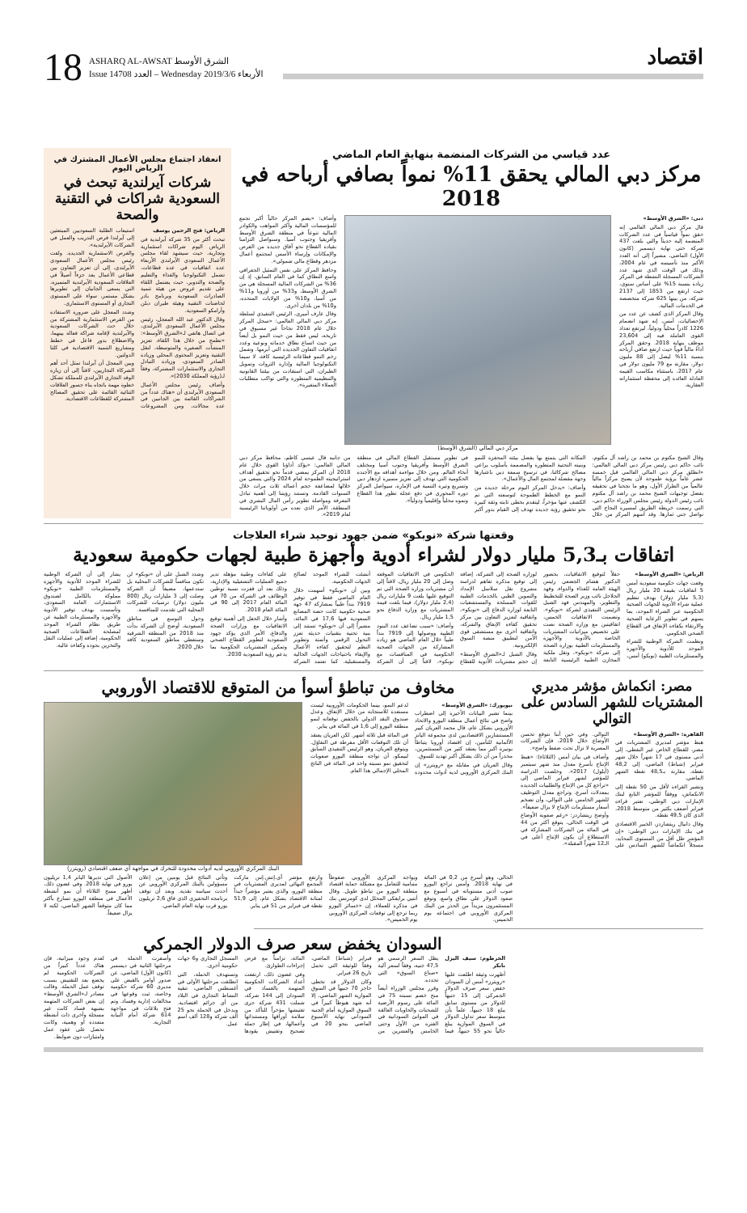اقتصاد
18
ASHARQ AL-AWSAT الشرق الأوسط
Issue 14708 العدد – Wednesday 2019/3/6 الأربعاء
عدد قياسي من الشركات المنضمة بنهاية العام الماضي
مركز دبي المالي يحقق 11% نمواً بصافي أرباحه في 2018
دبي: «الشرق الأوسط»
قال مركز دبي المالي العالمي إنه حقق نمواً قياسياً في عدد الشركات المنضمة إليه حديثاً والتي بلغت 437 شركة حتى نهاية ديسمبر (كانون الأول) الماضي، مشيراً إلى أنه العدد الأكبر منذ تأسيسه في عام 2004، وذلك في الوقت الذي شهد عدد الشركات المسجلة النشطة في المركز زيادة بنسبة 15% على أساس سنوي، حيث ارتفع من 1853 إلى 2137 شركة، من بينها 625 شركة متخصصة في الخدمات المالية.
وقال المركز الذي كشف عن عدد من الإحصائيات، أمس، إنه شهد انضمام 1226 كادراً محلياً ودولياً، ليرتفع تعداد القوى العاملة فيه إلى 23,604 موظف بنهاية 2018. وحقق المركز أداءً مالياً قوياً حيث ارتفع صافي أرباحه بنسبة 11% ليصل إلى 88 مليون دولار، مقارنة مع 79 مليون دولار في عام 2017، باستثناء مكاسب القيمة العادلة العائدة إلى محفظة استثماراته العقارية.
مركز دبي المالي (الشرق الأوسط)
وأضاف: «يضم المركز حالياً أكبر تجمع للمؤسسات المالية وأكثر المواهب والكوادر المالية تنوعاً في منطقة الشرق الأوسط وأفريقيا وجنوب آسيا. وسنواصل التزامنا بقيادة القطاع نحو آفاق جديدة من الفرص والإمكانات وإرساء الأسس لمجتمع أعمال مزدهر وقطاع مالي شمولي».
وحافظ المركز على نفس التمثيل الجغرافي واسع النطاق كما في العام السابق، إذ إن 36% من الشركات المالية المسجلة هي من الشرق الأوسط، و33% من أوروبا و11% من آسيا، و10% من الولايات المتحدة، و10% من بلدان أخرى.
وقال عارف أميري، الرئيس التنفيذي لسلطة مركز دبي المالي العالمي: «سجل المركز خلال عام 2018 نجاحاً غير مسبوق في تاريخه، ليس فقط من حيث النمو بل أيضاً من حيث اتساع نطاق خدماته ونوعية وعدد اتفاقيات التعاون الجديدة التي أبرمها. وشمل زخم النمو قطاعاته الرئيسية كافة، لا سيما التكنولوجيا المالية وإدارة الثروات وتمويل الطيران، التي استفادت من بيئتنا القانونية والتنظيمية المتطورة والتي تواكب متطلبات العملاء المتغيرة».
وقال الشيخ مكتوم بن محمد بن راشد آل مكتوم، نائب حاكم دبي رئيس مركز دبي المالي العالمي: «انطلق مركز دبي المالي العالمي قبل خمسة عشر عاماً برؤية طموحة لأن يصبح مركزاً مالياً عالمياً من الطراز الأول، وهو ما نجحنا في تحقيقه بفضل توجيهات الشيخ محمد بن راشد آل مكتوم نائب رئيس الدولة رئيس مجلس الوزراء حاكم دبي، التي رسمت خريطة الطريق لمسيرة النجاح التي نواصل جني ثمارها. وقد أسهم المركز من خلال المكانة التي يتمتع بها بفضل بيئته المحفزة للنمو وبنيته التحتية المتطورة والمصممة بأسلوب يراعي مصالح شركائنا، في ترسيخ سمعة دبي باعتبارها وجهة مفضلة لمجتمع المال والأعمال».
وأضاف: «يدخل المركز اليوم مرحلة جديدة من النمو مع الخطط الطموحة لتوسعته التي تم الكشف عنها مؤخراً، ليتقدم بخطى ثابتة وثقة كبيرة نحو تحقيق رؤية جديدة تهدف إلى القيام بدور أكبر في تطوير مستقبل القطاع المالي في منطقة الشرق الأوسط وأفريقيا وجنوب آسيا ومختلف أنحاء العالم. ومن خلال مواءمة أهدافه مع الأجندة الحكومية التي تهدف إلى تعزيز مسيرة ازدهار دبي وتسريع وتيرة التنمية في الإمارة، سيواصل المركز دوره المحوري في دفع عجلة تطور هذا القطاع ونموه محلياً وإقليمياً ودولياً».
من جانبه قال عيسى كاظم، محافظ مركز دبي المالي العالمي: «يؤكد أداؤنا القوي خلال عام 2018 أن المركز يمضي قدماً نحو تحقيق أهداف استراتيجيته الطموحة لعام 2024 والتي يسعى من خلالها لمضاعفة حجم أعماله ثلاث مرات خلال السنوات القادمة. وتستند رؤيتنا إلى أهمية تبادل المعرفة ومواصلة تطوير رأس المال البشري في المنطقة، الأمر الذي نعده من أولوياتنا الرئيسية لعام 2019».
انعقاد اجتماع مجلس الأعمال المشترك في الرياض اليوم
شركات آيرلندية تبحث في السعودية شراكات في التقنية والصحة
الرياض: فتح الرحمن يوسف
تبحث أكثر من 35 شركة آيرلندية في الرياض اليوم شراكات استثمارية وتجارية، حيث سيشهد لقاء مجلس الأعمال السعودي الآيرلندي الأربعاء عدة اتفاقيات في عدة قطاعات، تشمل التكنولوجيا والغذاء والتعليم والصحة والتدوير، حيث يشتمل اللقاء على تقديم عروض من هيئة تنمية الصادرات السعودية وبرنامج بادر لحاضنات التقنية وهيئة طيران دبلن وأرامكو السعودية.
وقال الدكتور عبد الله المعجل، رئيس مجلس الأعمال السعودي الآيرلندي، في اتصال هاتفي لـ«الشرق الأوسط»: «نطمح من خلال هذا اللقاء، تعزيز المنشآت الصغيرة والمتوسطة، لنقل التقنية وتعزيز المحتوى المحلي وزيادة الصادر السعودي، وزيادة التبادل التجاري والاستثمارات المشتركة، وفقاً لـ(رؤية المملكة 2030)».
وأضاف رئيس مجلس الأعمال السعودي الآيرلندي أن «هناك عدداً من الشراكات القائمة بين الجانبين في عدة مجالات، ومن المشروعات استيعاب الطلبة السعوديين المبتعثين إلى آيرلندا فرص التدريب والعمل في الشركات الآيرلندية».
والفرص الاستثمارية الجديدة. ولفت رئيس مجلس الأعمال السعودي الآيرلندي، إلى أن تعزيز التعاون بين قطاعي الأعمال يعد جزءاً أصيلاً في العلاقات السعودية الآيرلندية المتميزة، التي يسعى الجانبان إلى تطويرها بشكل مستمر، سواء على المستوى التجاري أو المستوى الاستثماري.
وشدد المعجل على ضرورة الاستفادة من الفرص الاستثمارية المشتركة من خلال حث الشركات السعودية والآيرلندية لإقامة شراكة فعالة بينهما، والاضطلاع بدور فاعل في خطط ومشاريع التنمية الاقتصادية في كلتا الدولتين.
وبين المعجل أن آيرلندا تمثل أحد أهم الشركاء التجاريين، لافتاً إلى أن زيارة الوفد التجاري الآيرلندي للمملكة تشكل خطوة مهمة باتجاه بناء جسور العلاقات الثنائية القائمة على تحقيق المصالح المشتركة للقطاعات الاقتصادية.
وقعتها شركة «نوبكو» ضمن جهود توحيد شراء العلاجات
اتفاقات بـ5,3 مليار دولار لشراء أدوية وأجهزة طبية لجهات حكومية سعودية
الرياض: «الشرق الأوسط»
وقعت جهات حكومية سعودية أمس 5 اتفاقيات بقيمة 20 مليار ريال (5,3 مليار دولار) بهدف تنظيم عملية شراء الأدوية للجهات الصحية الحكومية عبر الشراء الموحد، بما يسهم في تطوير الرعاية الصحية والارتقاء بكفاءة الإنفاق في القطاع الصحي الحكومي.
ونظمت الشركة الوطنية للشراء الموحد للأدوية والأجهزة والمستلزمات الطبية (نوبكو) أمس، حفلاً لتوقيع الاتفاقيات، بحضور الدكتور هشام الجضعي رئيس الهيئة العامة للغذاء والدواء، وفهد الجلاجل نائب وزير الصحة للتخطيط والتطوير، والمهندس فهد الشبل الرئيس التنفيذي لشركة «نوبكو». وتضمنت الاتفاقيات الخمس، اتفاقيتين مع وزارة الصحة نصت على تخصيص ميزانيات المشتريات الخاصة بالأدوية والأجهزة والمستلزمات الطبية بوزارة الصحة إلى شركة «نوبكو»، ونقل ملكية المخازن الطبية الرئيسية التابعة لوزارة الصحة إلى الشركة، إضافة إلى توقيع مذكرة تفاهم لدراسة مشروع نقل سلاسل الإمداد والتموين الطبي بالخدمات الطبية للقوات المسلحة والمستشفيات التابعة لوزارة الدفاع إلى «نوبكو»، واتفاقية لتعزيز التعاون بين مركز تحقيق كفاءة الإنفاق والشركة، واتفاقية أخرى مع مستشفى قوى الأمن لتطبيق منصة السوق الإلكترونية.
وقال الشبل لـ«الشرق الأوسط» إن حجم مشتريات الأدوية للقطاع الحكومي في الاتفاقيات الموقعة وصل إلى 20 مليار ريال، لافتاً إلى أن مشتريات وزارة الصحة التي تم التوقيع عليها بلغت 9 مليارات ريال (2,4 مليار دولار)، فيما بلغت قيمة المشتريات مع وزارة الدفاع نحو 1,5 مليار ريال.
وأضاف: «سبب تضاعف عدد البنود الطبية ووصولها إلى 7919 بنداً طبياً خلال العام الماضي هو زيادة المشاركة من الجهات الصحية الحكومية في المنافسات مع نوبكو»، لافتاً إلى أن الشركة أنشئت للشراء الموحد لصالح الجهات الحكومية.
وبين أن «نوبكو» أسهمت خلال العام الماضي فقط في توفير 7919 بنداً طبياً بمشاركة 47 جهة صحية حكومية كانت حصة المصانع السعودية فيها 17,6 في المائة، مشيراً إلى أن «نوبكو» تستند إلى بنية تحتية بتقنيات حديثة تعزز التحول الرقمي وأتمتة وتطوير النظم لتحقيق كفاءة الأعمال والإيفاء باحتياجات الجهات الحالية والمستقبلية. كما تعتمد الشركة على كفاءات وطنية مؤهلة تدير جميع العمليات التشغيلية والإدارية، وذلك بعد أن قفزت نسبة توطين الوظائف في الشركة من 70 في المائة العام 2017 إلى 90 في المائة العام 2018.
وأشار خلال الحفل إلى أهمية توقيع الاتفاقيات مع وزارات الصحة والدفاع، الأمر الذي يؤكد جهود السعودية لتطوير القطاع الصحي وتمكين المشتريات الحكومية بما يدعم رؤية السعودية 2030.
وشدد الشبل على أن «نوبكو» لن تكون منافساً للشركات المحلية بل ستدعمها، مضيفاً أن الشركة وصلت إلى 3 مليارات ريال (800 مليون دولار) ترسيات للشركات المحلية التي تقدمت للمنافسة.
وحول التوسع في مناطق السعودية، أوضح أن الشركة بدأت منذ 2018 من المنطقة الشرقية وستغطي مناطق السعودية كافة خلال 2020.
يشار إلى أن الشركة الوطنية للشراء الموحد للأدوية والأجهزة والمستلزمات الطبية «نوبكو» مملوكة بالكامل لصندوق الاستثمارات العامة السعودي، وتأسست بهدف توفير الأدوية والأجهزة والمستلزمات الطبية عن طريق نظام الشراء الموحد لمصلحة القطاعات الصحية الحكومية، إضافة إلى عمليات النقل والتخزين بجودة وكفاءة عالية.
مصر: انكماش مؤشر مديري المشتريات للشهر السادس على التوالي
القاهرة: «الشرق الأوسط»
هبط مؤشر لمديري المشتريات في مصر، للقطاع الخاص غير النفطي، إلى أدنى مستوى في 17 شهراً خلال شهر فبراير (شباط) الماضي، إلى 48,2 نقطة، مقارنة بـ48,5 نقطة الشهر الماضي.
وتشير القراءة لأقل من 50 نقطة إلى الانكماش، ووفقاً للمؤشر التابع لبنك الإمارات دبي الوطني، تعتبر قراءة فبراير أضعف بكثير من متوسط 2018، الذي كان 49,5 نقطة.
وقال دانيال ريتشاردز، الخبير الاقتصادي في بنك الإمارات دبي الوطني: «إن المؤشر ظل أقل من المستوى المحايد، مسجلاً انكماشاً للشهر السادس على التوالي. وفي حين أننا نتوقع تحسن الأوضاع خلال 2019، فإن الشركات المصرية لا تزال تحت ضغط واضح».
وأضاف في بيان أمس (الثلاثاء): «هبط الإنتاج بأسرع معدل منذ شهر سبتمبر (أيلول) 2017». وخلصت الدراسة للمؤشر لشهر فبراير الماضي إلى «تراجع كل من الإنتاج والطلبيات الجديدة بمعدلات أسرع، وتراجع معدل التوظيف للشهر الخامس على التوالي، وأن تضخم أسعار مستلزمات الإنتاج لا يزال ضعيفاً».
وأوضح ريتشاردز: «رغم صعوبة الأوضاع في الوقت الحالي، يتوقع أكثر من 44 في المائة من الشركات المشاركة في الاستطلاع أن يكون الإنتاج أعلى في الـ12 شهراً المقبلة».
مخاوف من تباطؤ أسوأ من المتوقع للاقتصاد الأوروبي
نيويورك: «الشرق الأوسط»
بينما تشير البيانات الأخيرة إلى اضطراب واضح في نتائج أعمال منطقة اليورو والاتحاد الأوروبي بشكل عام، قال محمد العريان كبير المستشارين الاقتصاديين لدى مجموعة اليانز الألمانية للتأمين، إن اقتصاد أوروبا يتباطأ بوتيرة أكبر مما يعتقد كثير من المستثمرين، محذراً من أن ذلك يشكل أكبر تهديد للسوق.
وقال العريان في مقابلة مع «رويترز» إن البنك المركزي الأوروبي لديه أدوات محدودة لدعم النمو، بينما الحكومات الأوروبية ليست مستعدة للاستجابة من خلال الإنفاق. وعدل صندوق النقد الدولي بالخفض توقعاته لنمو منطقة اليورو إلى 1,6 في المائة في يناير.
في المائة قبل ثلاثة أشهر. لكن العريان يعتقد أن تلك التوقعات الأقل مفرطة في التفاؤل. ويتوقع العريان، وهو الرئيس التنفيذي السابق لبيمكو، أن تواجه منطقة اليورو صعوبات لتحقيق نمو نسبته واحد في المائة في الناتج المحلي الإجمالي هذا العام.
البنك المركزي الأوروبي لديه أدوات محدودة للتحرك في مواجهة أي ضعف اقتصادي (رويترز)
الحالي، وهو أسرع من 0,2 في المائة في نهاية 2018. وأمس تراجع اليورو صوب أدنى مستوياته في أسبوع مع صعود الدولار على نطاق واسع، وتوقع المستثمرون مزيداً من الحذر من البنك المركزي الأوروبي في اجتماعه يوم الخميس.
ويواجه المركزي الأوروبي ضغوطاً متنامية للتعامل مع مشكلة حماية اقتصاد منطقة اليورو من تباطؤ طويل. وقال أنتيي برايفكي المحلل لدى كومرتس بنك في مذكرة للعملاء، إن «خسائر اليورو ربما ترجع إلى توقعات المركزي الأوروبي يوم الخميس».
وارتفع مؤشر آي.إتش.إس ماركت المجمع النهائي لمديري المشتريات في منطقة اليورو، والذي يعتبر مؤشراً جيداً لمتانة الاقتصاد بشكل عام، إلى 51,9 نقطة في فبراير من 51 في يناير.
وتأتي النتائج قبل يومين من إعلان مسؤولين بالبنك المركزي الأوروبي عن أحدث سياسة نقدية. وبعد أن توقف برنامجه التحفيزي الذي فاق 2,6 تريليون يورو قرب نهاية العام الماضي.
الأصول التي تديرها اليانز 1,4 تريليون يورو في نهاية 2018. وفي غضون ذلك، أظهر مسح الثلاثاء أن نمو أنشطة الأعمال في منطقة اليورو تسارع بأكثر مما كان متوقعاً الشهر الماضي، لكنه لا يزال ضعيفاً.
السودان يخفض سعر صرف الدولار الجمركي
الخرطوم: سيف اليزل بابكر
أظهرت وثيقة اطلعت عليها «رويترز» أمس أن السودان خفض سعر صرف الدولار الجمركي إلى 15 جنيهاً للدولار من مستوى سابق يبلغ 18 جنيهاً، علماً بأن متوسط سعر تداول الدولار في السوق الموازية يبلغ حالياً نحو 55 جنيهاً، فيما يظل السعر الرسمي هو 47,5 جنيه، وفقاً لسعر آلية «صناع السوق» التي تحدده.
وقرر مجلس الوزراء أيضاً منح خصم نسبته 75 في المائة على رسوم الأرضية للشحنات والحاويات العالقة في الموانئ السودانية في الفترة من الأول وحتى الخامس والعشرين من فبراير (شباط) الماضي، وفقاً للوثيقة التي تحمل تاريخ 26 فبراير.
وكان الدولار قد تخطى حاجز 70 جنيهاً في السوق الموازية الشهر الماضي، إلا أنه شهد هبوطاً كبيراً في السوق الموازية أمام الجنيه السوداني نهاية الأسبوع الماضي بنحو 20 في المائة، تزامناً مع فرض إجراءات الطوارئ.
وفي غضون ذلك، ارتفعت أعداد الشركات الحكومية المتهمة بالفساد في السودان إلى 144 شركة، شملت 431 شركة جرى تفتيشها مؤخراً للتأكد من سلامة أوراقها ومستنداتها وأعمالها، في إطار حملة تصحيح وتفتيش يقودها المسجل التجاري و6 جهات حكومية أخرى.
وتستهدف الحملة، التي انطلقت مرحلتها الأولى في أغسطس الماضي، تنقية النشاط التجاري في البلاد من أي جرائم اقتصادية. وبدخل في الحملة نحو 25 ألف شركة و128 ألف اسم عمل.
وأسفرت الحملة في مرحلتها الثانية في ديسمبر (كانون الأول) الماضي، عن صدور أوامر بالقبض على مديري 60 شركة حكومية وخاصة، ثبت وقوعها في مخالفات إدارية وفساد. وتم فتح بلاغات في مواجهة 614 شركة أمام النيابة التجارية.
لعدم وجود ميزانية، فإن هناك عدداً كبيراً من الشركات الحكومية لم يخضع بعد للتفتيش بسبب توقف عمل الحملة. وقالت مصادر لـ«الشرق الأوسط» إن بعض الشركات المتهمة بشبهة فساد كانت غير مسجلة وأخرى ذات أنشطة متعددة أو وهمية، وكانت تحصل على عقود عمل وامتيازات دون ضوابط.